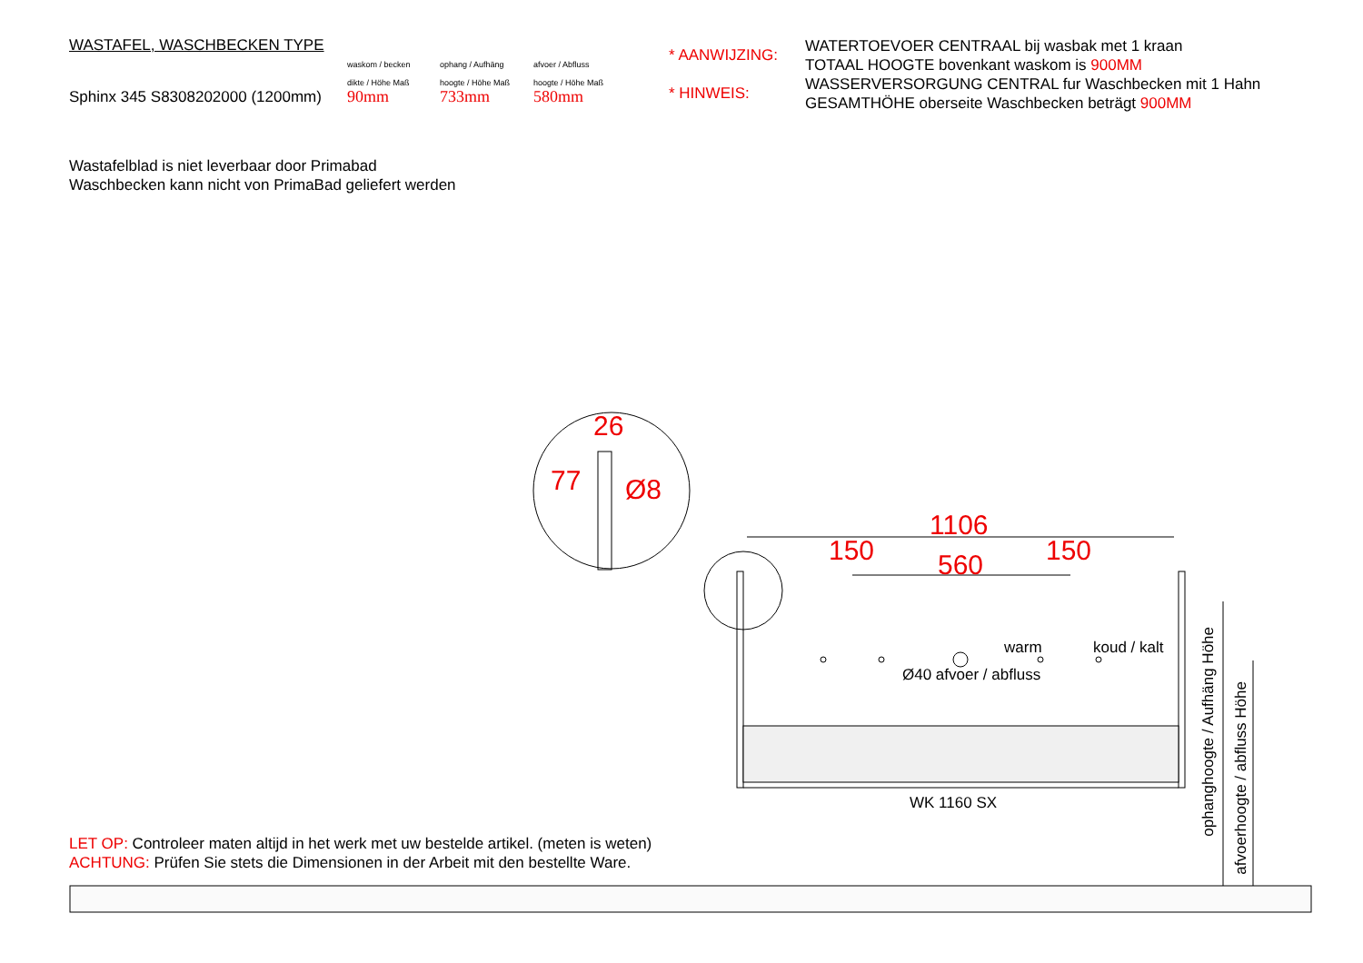WASTAFEL, WASCHBECKEN TYPE
waskom / becken
dikte / Höhe Maß
ophang / Aufhäng
hoogte / Höhe Maß
afvoer / Abfluss
hoogte / Höhe Maß
Sphinx 345 S8308202000 (1200mm)
90mm
733mm
580mm
* AANWIJZING:
* HINWEIS:
WATERTOEVOER CENTRAAL bij wasbak met 1 kraan
TOTAAL HOOGTE bovenkant waskom is 900MM
WASSERVERSORGUNG CENTRAL fur Waschbecken mit 1 Hahn
GESAMTHÖHE oberseite Waschbecken beträgt 900MM
Wastafelblad is niet leverbaar door Primabad
Waschbecken kann nicht von PrimaBad geliefert werden
26
Ø8
77
1106
150 150
560
warm koud / kalt
Ø40 afvoer / abfluss
WK 1160 SX
ophanghoogte / Aufhäng Höhe
afvoerhoogte / abfluss Höhe
LET OP: Controleer maten altijd in het werk met uw bestelde artikel. (meten is weten)
ACHTUNG: Prüfen Sie stets die Dimensionen in der Arbeit mit den bestellte Ware.